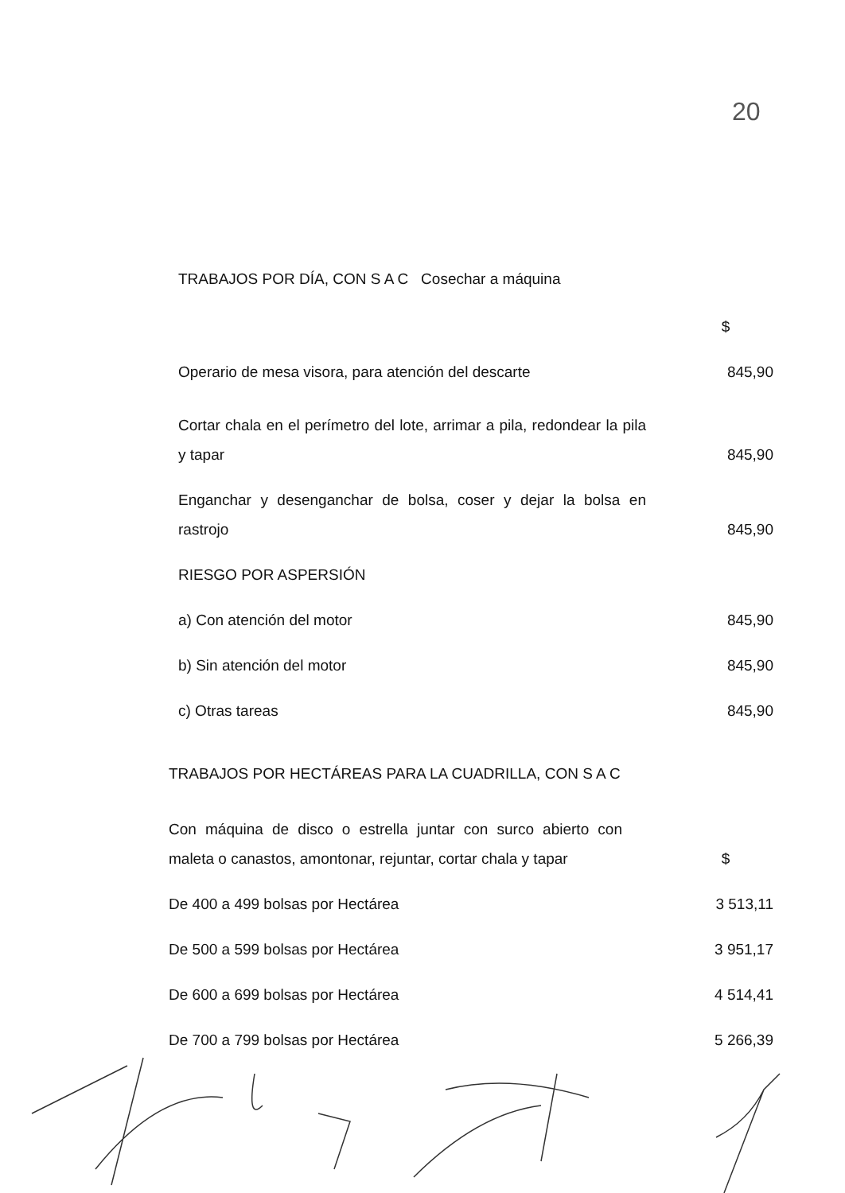20
TRABAJOS POR DÍA, CON S A C Cosechar a máquina
| | $ |
| Operario de mesa visora, para atención del descarte | 845,90 |
| Cortar chala en el perímetro del lote, arrimar a pila, redondear la pila y tapar | 845,90 |
| Enganchar y desenganchar de bolsa, coser y dejar la bolsa en rastrojo | 845,90 |
| RIESGO POR ASPERSIÓN | |
| a) Con atención del motor | 845,90 |
| b) Sin atención del motor | 845,90 |
| c) Otras tareas | 845,90 |
TRABAJOS POR HECTÁREAS PARA LA CUADRILLA, CON S A C
| Con máquina de disco o estrella juntar con surco abierto con maleta o canastos, amontonar, rejuntar, cortar chala y tapar | $ |
| De 400 a 499 bolsas por Hectárea | 3 513,11 |
| De 500 a 599 bolsas por Hectárea | 3 951,17 |
| De 600 a 699 bolsas por Hectárea | 4 514,41 |
| De 700 a 799 bolsas por Hectárea | 5 266,39 |